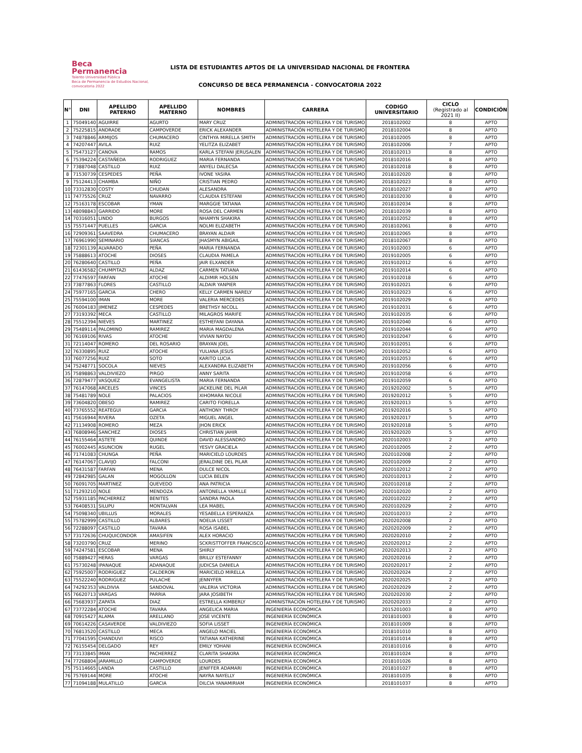Beca
Permanencia
Talento Universidad Pública
Beca de Permanencia de Estudios Nacional, convocatoria 2022
LISTA DE ESTUDIANTES APTOS DE LA UNIVERSIDAD NACIONAL DE FRONTERA
CONCURSO DE BECA PERMANENCIA - CONVOCATORIA 2022
| N° | DNI | APELLIDO PATERNO | APELLIDO MATERNO | NOMBRES | CARRERA | CODIGO UNIVERSITARIO | CICLO (Registrado al 2021 II) | CONDICIÓN |
| --- | --- | --- | --- | --- | --- | --- | --- | --- |
| 1 | 75049140 | AGUIRRE | AGURTO | MARY CRUZ | ADMINISTRACIÓN HOTELERA Y DE TURISMO | 2018102002 | 8 | APTO |
| 2 | 75225815 | ANDRADE | CAMPOVERDE | ERICK ALEXANDER | ADMINISTRACIÓN HOTELERA Y DE TURISMO | 2018102004 | 8 | APTO |
| 3 | 74878846 | ARMIJOS | CHUMACERO | CINTHYA MIRELLA SMITH | ADMINISTRACIÓN HOTELERA Y DE TURISMO | 2018102005 | 8 | APTO |
| 4 | 74207447 | AVILA | RUIZ | YELITZA ELIZABET | ADMINISTRACIÓN HOTELERA Y DE TURISMO | 2018102006 | 7 | APTO |
| 5 | 75473127 | CANOVA | RAMOS | KARLA STEFANI JERUSALEN | ADMINISTRACIÓN HOTELERA Y DE TURISMO | 2018102013 | 8 | APTO |
| 6 | 75394224 | CASTAÑEDA | RODRIGUEZ | MARIA FERNANDA | ADMINISTRACIÓN HOTELERA Y DE TURISMO | 2018102016 | 8 | APTO |
| 7 | 73887048 | CASTILLO | RUIZ | ANYELI DALECSA | ADMINISTRACIÓN HOTELERA Y DE TURISMO | 2018102018 | 8 | APTO |
| 8 | 71530739 | CESPEDES | PEÑA | IVONE YASIRA | ADMINISTRACIÓN HOTELERA Y DE TURISMO | 2018102020 | 8 | APTO |
| 9 | 75124413 | CHAMBA | NIÑO | CRISTIAN PEDRO | ADMINISTRACIÓN HOTELERA Y DE TURISMO | 2018102023 | 8 | APTO |
| 10 | 73312830 | COSTY | CHUDAN | ALESANDRA | ADMINISTRACIÓN HOTELERA Y DE TURISMO | 2018102027 | 8 | APTO |
| 11 | 74775526 | CRUZ | NAVARRO | CLAUDIA ESTEFANI | ADMINISTRACIÓN HOTELERA Y DE TURISMO | 2018102030 | 8 | APTO |
| 12 | 75163178 | ESCOBAR | YMAN | MARGGIE TATIANA | ADMINISTRACIÓN HOTELERA Y DE TURISMO | 2018102034 | 8 | APTO |
| 13 | 48098843 | GARRIDO | MORE | ROSA DEL CARMEN | ADMINISTRACIÓN HOTELERA Y DE TURISMO | 2018102039 | 8 | APTO |
| 14 | 70316051 | LINDO | BURGOS | NHAMYN SHAKIRA | ADMINISTRACIÓN HOTELERA Y DE TURISMO | 2018102052 | 8 | APTO |
| 15 | 75571447 | PUELLES | GARCIA | NOLMI ELIZABETH | ADMINISTRACIÓN HOTELERA Y DE TURISMO | 2018102061 | 8 | APTO |
| 16 | 72909361 | SAAVEDRA | CHUMACERO | BRAYAN ALDAIR | ADMINISTRACIÓN HOTELERA Y DE TURISMO | 2018102065 | 8 | APTO |
| 17 | 76961990 | SEMINARIO | SIANCAS | JHASMYN ABIGAIL | ADMINISTRACIÓN HOTELERA Y DE TURISMO | 2018102067 | 8 | APTO |
| 18 | 72301139 | ALVARADO | PEÑA | MARIA FERNANDA | ADMINISTRACIÓN HOTELERA Y DE TURISMO | 2019102003 | 6 | APTO |
| 19 | 75888613 | ATOCHE | DIOSES | CLAUDIA PAMELA | ADMINISTRACIÓN HOTELERA Y DE TURISMO | 2019102005 | 6 | APTO |
| 20 | 76280640 | CASTILLO | PEÑA | JAIR ELXANDER | ADMINISTRACIÓN HOTELERA Y DE TURISMO | 2019102012 | 6 | APTO |
| 21 | 61436582 | CHUMPITAZI | ALDAZ | CARMEN TATIANA | ADMINISTRACIÓN HOTELERA Y DE TURISMO | 2019102014 | 6 | APTO |
| 22 | 77476597 | FARFAN | ATOCHE | ALDIMIR HOLSEN | ADMINISTRACIÓN HOTELERA Y DE TURISMO | 2019102018 | 6 | APTO |
| 23 | 73877863 | FLORES | CASTILLO | ALDAIR YANPIER | ADMINISTRACIÓN HOTELERA Y DE TURISMO | 2019102021 | 6 | APTO |
| 24 | 75977165 | GARCIA | CHERO | KELLY CARMEN NARELY | ADMINISTRACIÓN HOTELERA Y DE TURISMO | 2019102023 | 6 | APTO |
| 25 | 75594100 | IMAN | MORE | VALERIA MERCEDES | ADMINISTRACIÓN HOTELERA Y DE TURISMO | 2019102029 | 6 | APTO |
| 26 | 76004183 | JIMENEZ | CESPEDES | BRETHSY NICOLL | ADMINISTRACIÓN HOTELERA Y DE TURISMO | 2019102031 | 6 | APTO |
| 27 | 73193392 | MECA | CASTILLO | MILAGROS MARIFE | ADMINISTRACIÓN HOTELERA Y DE TURISMO | 2019102035 | 6 | APTO |
| 28 | 75512394 | NIEVES | MARTINEZ | ESTHEFANI DAYANA | ADMINISTRACIÓN HOTELERA Y DE TURISMO | 2019102040 | 6 | APTO |
| 29 | 75489114 | PALOMINO | RAMIREZ | MARIA MAGDALENA | ADMINISTRACIÓN HOTELERA Y DE TURISMO | 2019102044 | 6 | APTO |
| 30 | 76169106 | RIVAS | ATOCHE | VIVIAN NAYDU | ADMINISTRACIÓN HOTELERA Y DE TURISMO | 2019102047 | 6 | APTO |
| 31 | 72114047 | ROMERO | DEL ROSARIO | BRAYAN JOEL | ADMINISTRACIÓN HOTELERA Y DE TURISMO | 2019102051 | 6 | APTO |
| 32 | 76330895 | RUIZ | ATOCHE | YULIANA JESUS | ADMINISTRACIÓN HOTELERA Y DE TURISMO | 2019102052 | 6 | APTO |
| 33 | 76077256 | RUIZ | SOTO | KARITO LUCIA | ADMINISTRACIÓN HOTELERA Y DE TURISMO | 2019102053 | 6 | APTO |
| 34 | 75248771 | SOCOLA | NIEVES | ALEXANDRA ELIZABETH | ADMINISTRACIÓN HOTELERA Y DE TURISMO | 2019102056 | 6 | APTO |
| 35 | 75898863 | VALDIVIEZO | PIRGO | ANNY SARITA | ADMINISTRACIÓN HOTELERA Y DE TURISMO | 2019102058 | 6 | APTO |
| 36 | 72879477 | VASQUEZ | EVANGELISTA | MARIA FERNANDA | ADMINISTRACIÓN HOTELERA Y DE TURISMO | 2019102059 | 6 | APTO |
| 37 | 76147068 | ARCELES | VINCES | JACKELINE DEL PILAR | ADMINISTRACIÓN HOTELERA Y DE TURISMO | 2019202002 | 5 | APTO |
| 38 | 75481789 | NOLE | PALACIOS | XIHOMARA NICOLE | ADMINISTRACIÓN HOTELERA Y DE TURISMO | 2019202012 | 5 | APTO |
| 39 | 73604820 | OBESO | RAMIREZ | CARITO FIORELLA | ADMINISTRACIÓN HOTELERA Y DE TURISMO | 2019202013 | 5 | APTO |
| 40 | 73765552 | REATEGUI | GARCIA | ANTHONY THROY | ADMINISTRACIÓN HOTELERA Y DE TURISMO | 2019202016 | 5 | APTO |
| 41 | 75616944 | RIVERA | OZETA | MIGUEL ANGEL | ADMINISTRACIÓN HOTELERA Y DE TURISMO | 2019202017 | 5 | APTO |
| 42 | 71134908 | ROMERO | MEZA | JHON ERICK | ADMINISTRACIÓN HOTELERA Y DE TURISMO | 2019202018 | 5 | APTO |
| 43 | 76808946 | SANCHEZ | DIOSES | CHRISTIAN JAHIR | ADMINISTRACIÓN HOTELERA Y DE TURISMO | 2019202020 | 5 | APTO |
| 44 | 76155464 | ASTETE | QUINDE | DAVID ALESSANDRO | ADMINISTRACIÓN HOTELERA Y DE TURISMO | 2020102003 | 2 | APTO |
| 45 | 76002445 | ASUNCION | RUGEL | YESVY GRACIELA | ADMINISTRACIÓN HOTELERA Y DE TURISMO | 2020102005 | 2 | APTO |
| 46 | 71741083 | CHUNGA | PEÑA | MARICIELO LOURDES | ADMINISTRACIÓN HOTELERA Y DE TURISMO | 2020102008 | 2 | APTO |
| 47 | 76147067 | CLAVIJO | FALCONI | JERALDINE DEL PILAR | ADMINISTRACIÓN HOTELERA Y DE TURISMO | 2020102009 | 2 | APTO |
| 48 | 76431587 | FARFAN | MENA | DULCE NICOL | ADMINISTRACIÓN HOTELERA Y DE TURISMO | 2020102012 | 2 | APTO |
| 49 | 72842985 | GALAN | MOGOLLON | LUCIA BELEN | ADMINISTRACIÓN HOTELERA Y DE TURISMO | 2020102013 | 2 | APTO |
| 50 | 76091705 | MARTINEZ | QUEVEDO | ANA PATRICIA | ADMINISTRACIÓN HOTELERA Y DE TURISMO | 2020102018 | 2 | APTO |
| 51 | 71293210 | NOLE | MENDOZA | ANTONELLA YAMILLE | ADMINISTRACIÓN HOTELERA Y DE TURISMO | 2020102020 | 2 | APTO |
| 52 | 75931185 | PACHERREZ | BENITES | SANDRA PAOLA | ADMINISTRACIÓN HOTELERA Y DE TURISMO | 2020102022 | 2 | APTO |
| 53 | 76408531 | SILUPU | MONTALVAN | LEA MABEL | ADMINISTRACIÓN HOTELERA Y DE TURISMO | 2020102029 | 2 | APTO |
| 54 | 75098340 | UBILLUS | MORALES | YESABELLA ESPERANZA | ADMINISTRACIÓN HOTELERA Y DE TURISMO | 2020102033 | 2 | APTO |
| 55 | 75782999 | CASTILLO | ALBARES | NOELIA LISSET | ADMINISTRACIÓN HOTELERA Y DE TURISMO | 2020202008 | 2 | APTO |
| 56 | 72288097 | CASTILLO | TAVARA | ROSA ISABEL | ADMINISTRACIÓN HOTELERA Y DE TURISMO | 2020202009 | 2 | APTO |
| 57 | 73172636 | CHUQUICONDOR | AMASIFEN | ALEX HORACIO | ADMINISTRACIÓN HOTELERA Y DE TURISMO | 2020202010 | 2 | APTO |
| 58 | 73203790 | CRUZ | MERINO | SCKRISTTOFFER FRANCISCO | ADMINISTRACIÓN HOTELERA Y DE TURISMO | 2020202012 | 2 | APTO |
| 59 | 74247581 | ESCOBAR | MENA | SHIRLY | ADMINISTRACIÓN HOTELERA Y DE TURISMO | 2020202013 | 2 | APTO |
| 60 | 75889427 | HERAS | VARGAS | BRILLY ESTEFANNY | ADMINISTRACIÓN HOTELERA Y DE TURISMO | 2020202016 | 2 | APTO |
| 61 | 75730248 | IPANAQUE | ADANAQUE | JUDICSA DANIELA | ADMINISTRACIÓN HOTELERA Y DE TURISMO | 2020202017 | 2 | APTO |
| 62 | 75925007 | RODRIGUEZ | CALDERON | MARICIELO MIRELLA | ADMINISTRACIÓN HOTELERA Y DE TURISMO | 2020202024 | 2 | APTO |
| 63 | 75522240 | RODRIGUEZ | PULACHE | JENNYFER | ADMINISTRACIÓN HOTELERA Y DE TURISMO | 2020202025 | 2 | APTO |
| 64 | 74292353 | VALDIVIA | SANDOVAL | VALERIA VICTORIA | ADMINISTRACIÓN HOTELERA Y DE TURISMO | 2020202029 | 2 | APTO |
| 65 | 76620713 | VARGAS | PARRIA | JARA JOSIBETH | ADMINISTRACIÓN HOTELERA Y DE TURISMO | 2020202030 | 2 | APTO |
| 66 | 75683937 | ZAPATA | DIAZ | ESTRELLA KIMBERLY | ADMINISTRACIÓN HOTELERA Y DE TURISMO | 2020202033 | 2 | APTO |
| 67 | 73772284 | ATOCHE | TAVARA | ANGELICA MARIA | INGENIERÍA ECONÓMICA | 2015201003 | 8 | APTO |
| 68 | 70915427 | ALAMA | ARELLANO | JOSE VICENTE | INGENIERÍA ECONÓMICA | 2018101003 | 8 | APTO |
| 69 | 70614226 | CASAVERDE | VALDIVIEZO | SOFIA LISSET | INGENIERÍA ECONÓMICA | 2018101009 | 8 | APTO |
| 70 | 76813520 | CASTILLO | MECA | ANGELO MACIEL | INGENIERÍA ECONÓMICA | 2018101010 | 8 | APTO |
| 71 | 77041595 | CHANDUVI | RISCO | TATIANA KATHERINE | INGENIERÍA ECONÓMICA | 2018101014 | 8 | APTO |
| 72 | 76155454 | DELGADO | REY | EMILY YOHANI | INGENIERÍA ECONÓMICA | 2018101016 | 8 | APTO |
| 73 | 73133845 | IMAN | PACHERREZ | CLARITA SHAKIRA | INGENIERÍA ECONÓMICA | 2018101024 | 8 | APTO |
| 74 | 77268804 | JARAMILLO | CAMPOVERDE | LOURDES | INGENIERÍA ECONÓMICA | 2018101026 | 8 | APTO |
| 75 | 75114665 | LANDA | CASTILLO | JENIFFER ADAMARI | INGENIERÍA ECONÓMICA | 2018101027 | 8 | APTO |
| 76 | 75769144 | MORE | ATOCHE | NAYRA NAYELLY | INGENIERÍA ECONÓMICA | 2018101035 | 8 | APTO |
| 77 | 71094188 | MULATILLO | GARCIA | DILCIA YANAMIRIAM | INGENIERÍA ECONÓMICA | 2018101037 | 8 | APTO |